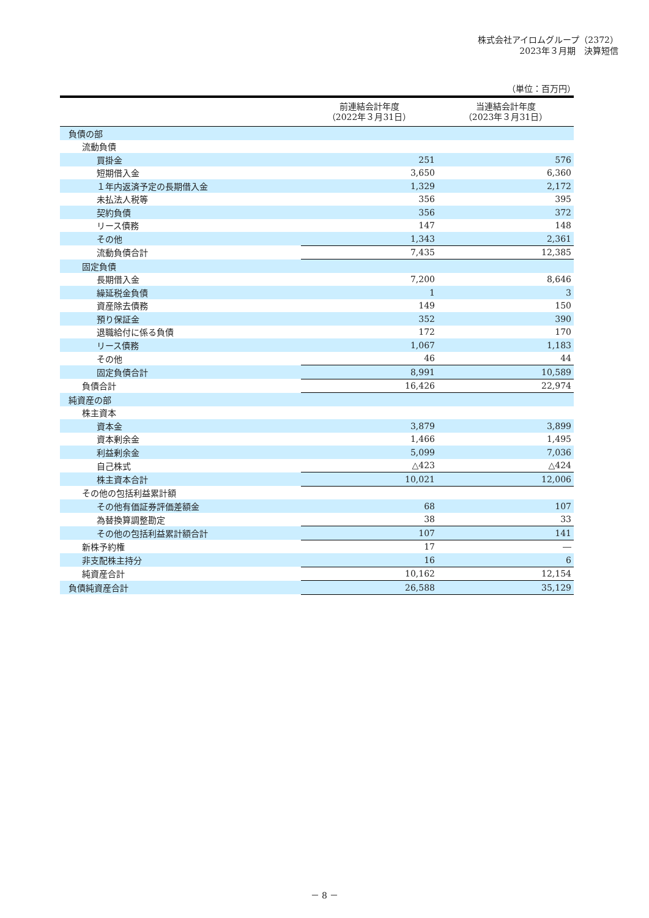株式会社アイロムグループ（2372）
2023年３月期　決算短信
（単位：百万円）
| | 前連結会計年度 （2022年３月31日） | 当連結会計年度 （2023年３月31日） |
| --- | --- | --- |
| 負債の部 | | |
| 流動負債 | | |
| 買掛金 | 251 | 576 |
| 短期借入金 | 3,650 | 6,360 |
| １年内返済予定の長期借入金 | 1,329 | 2,172 |
| 未払法人税等 | 356 | 395 |
| 契約負債 | 356 | 372 |
| リース債務 | 147 | 148 |
| その他 | 1,343 | 2,361 |
| 流動負債合計 | 7,435 | 12,385 |
| 固定負債 | | |
| 長期借入金 | 7,200 | 8,646 |
| 繰延税金負債 | 1 | 3 |
| 資産除去債務 | 149 | 150 |
| 預り保証金 | 352 | 390 |
| 退職給付に係る負債 | 172 | 170 |
| リース債務 | 1,067 | 1,183 |
| その他 | 46 | 44 |
| 固定負債合計 | 8,991 | 10,589 |
| 負債合計 | 16,426 | 22,974 |
| 純資産の部 | | |
| 株主資本 | | |
| 資本金 | 3,879 | 3,899 |
| 資本剰余金 | 1,466 | 1,495 |
| 利益剰余金 | 5,099 | 7,036 |
| 自己株式 | △423 | △424 |
| 株主資本合計 | 10,021 | 12,006 |
| その他の包括利益累計額 | | |
| その他有価証券評価差額金 | 68 | 107 |
| 為替換算調整勘定 | 38 | 33 |
| その他の包括利益累計額合計 | 107 | 141 |
| 新株予約権 | 17 | ― |
| 非支配株主持分 | 16 | 6 |
| 純資産合計 | 10,162 | 12,154 |
| 負債純資産合計 | 26,588 | 35,129 |
－ 8 －